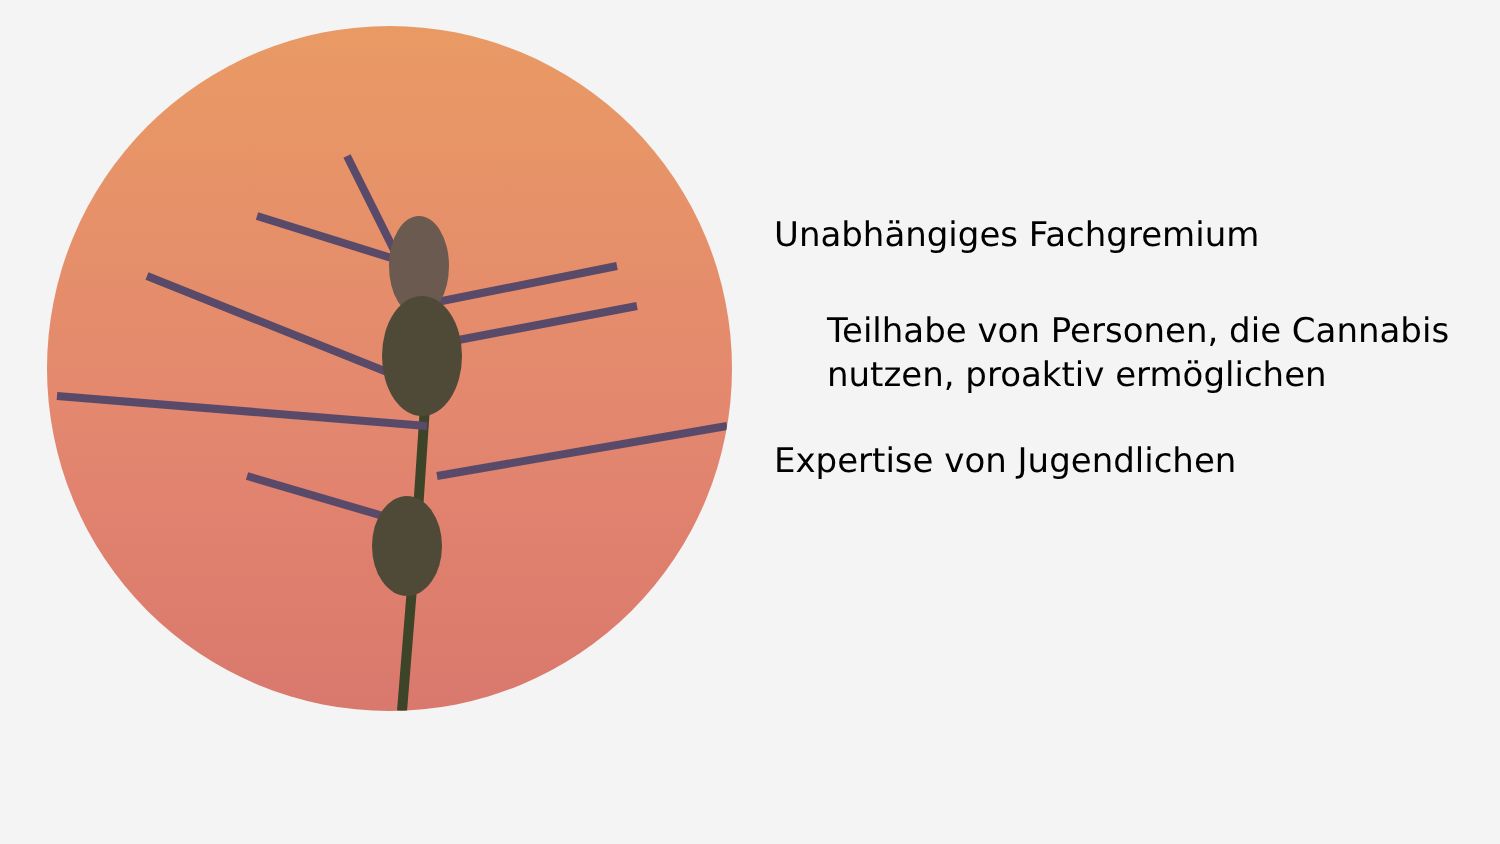Unabhängiges Fachgremium
Teilhabe von Personen, die Cannabis nutzen, proaktiv ermöglichen
Expertise von Jugendlichen